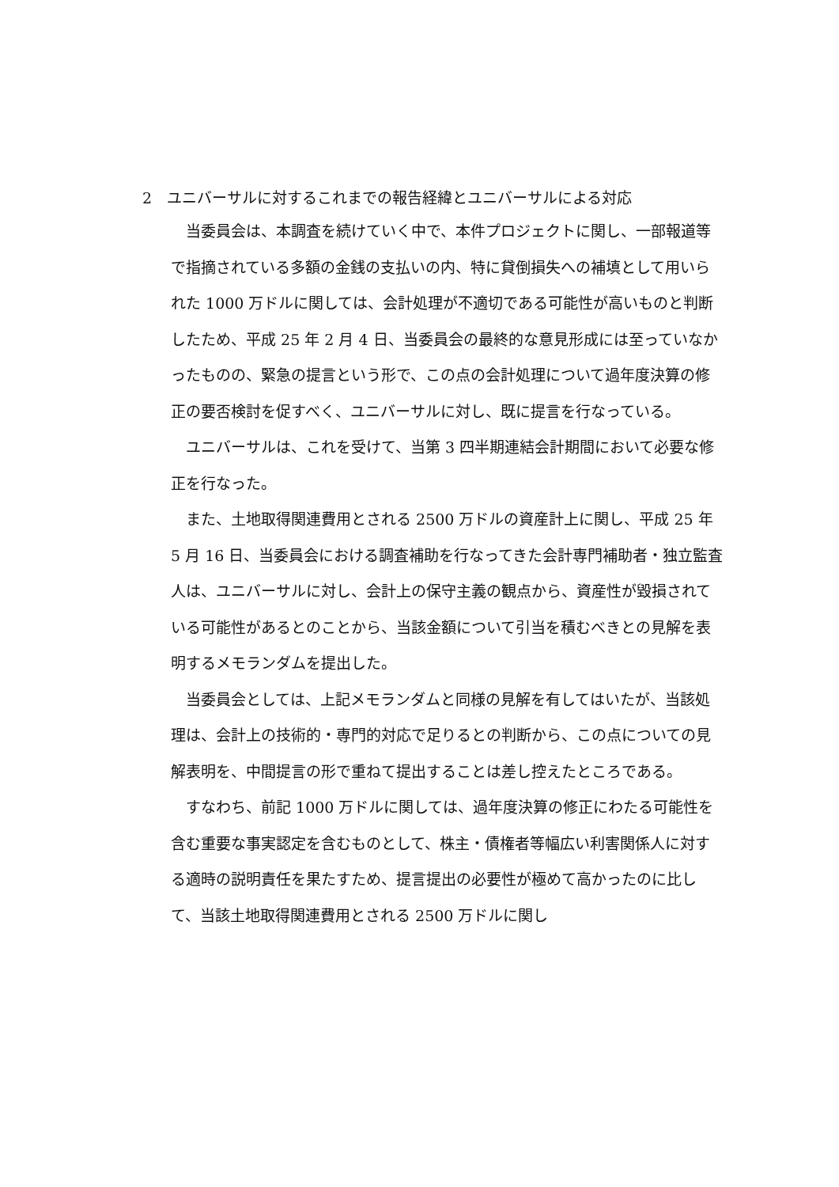2　ユニバーサルに対するこれまでの報告経緯とユニバーサルによる対応
当委員会は、本調査を続けていく中で、本件プロジェクトに関し、一部報道等で指摘されている多額の金銭の支払いの内、特に貸倒損失への補填として用いられた 1000 万ドルに関しては、会計処理が不適切である可能性が高いものと判断したため、平成 25 年 2 月 4 日、当委員会の最終的な意見形成には至っていなかったものの、緊急の提言という形で、この点の会計処理について過年度決算の修正の要否検討を促すべく、ユニバーサルに対し、既に提言を行なっている。
ユニバーサルは、これを受けて、当第 3 四半期連結会計期間において必要な修正を行なった。
また、土地取得関連費用とされる 2500 万ドルの資産計上に関し、平成 25 年 5 月 16 日、当委員会における調査補助を行なってきた会計専門補助者・独立監査人は、ユニバーサルに対し、会計上の保守主義の観点から、資産性が毀損されている可能性があるとのことから、当該金額について引当を積むべきとの見解を表明するメモランダムを提出した。
当委員会としては、上記メモランダムと同様の見解を有してはいたが、当該処理は、会計上の技術的・専門的対応で足りるとの判断から、この点についての見解表明を、中間提言の形で重ねて提出することは差し控えたところである。
すなわち、前記 1000 万ドルに関しては、過年度決算の修正にわたる可能性を含む重要な事実認定を含むものとして、株主・債権者等幅広い利害関係人に対する適時の説明責任を果たすため、提言提出の必要性が極めて高かったのに比して、当該土地取得関連費用とされる 2500 万ドルに関し